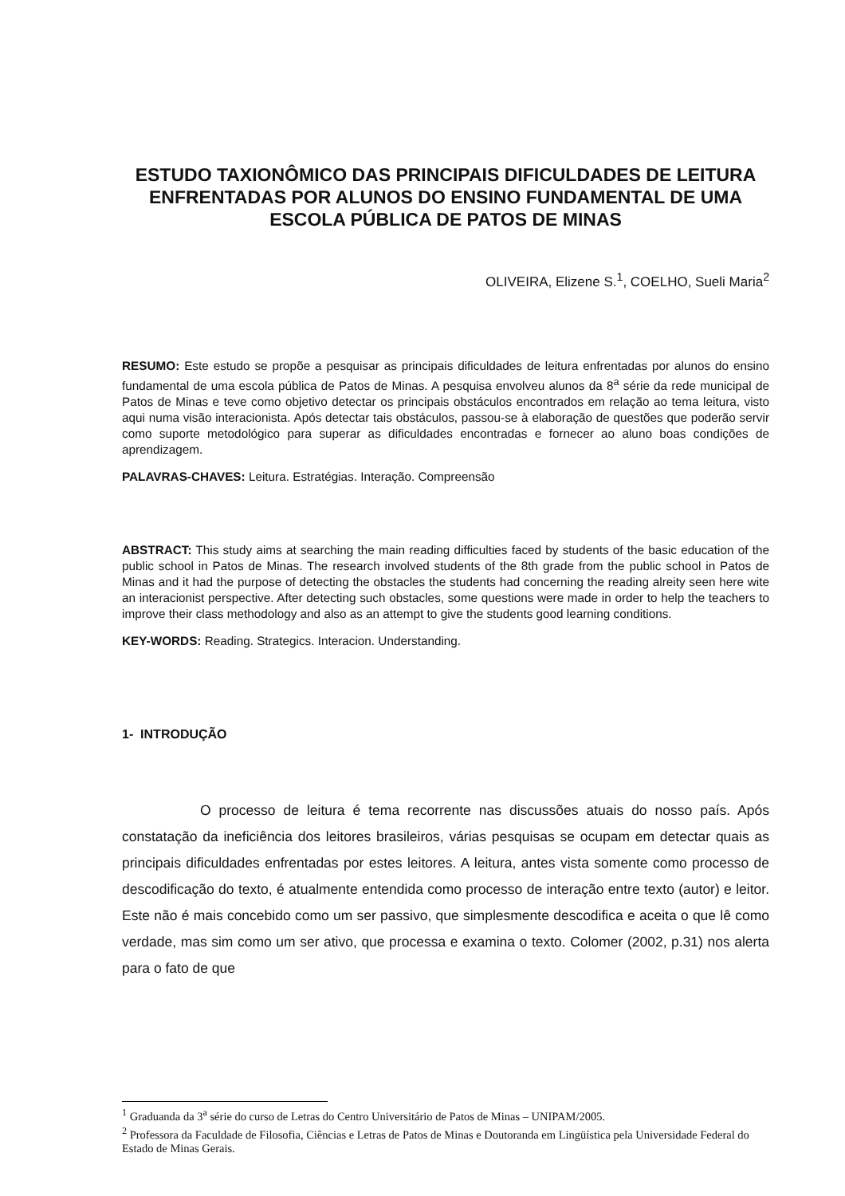ESTUDO TAXIONÔMICO DAS PRINCIPAIS DIFICULDADES DE LEITURA ENFRENTADAS POR ALUNOS DO ENSINO FUNDAMENTAL DE UMA ESCOLA PÚBLICA DE PATOS DE MINAS
OLIVEIRA, Elizene S.<sup>1</sup>, COELHO, Sueli Maria<sup>2</sup>
RESUMO: Este estudo se propõe a pesquisar as principais dificuldades de leitura enfrentadas por alunos do ensino fundamental de uma escola pública de Patos de Minas. A pesquisa envolveu alunos da 8<sup>a</sup> série da rede municipal de Patos de Minas e teve como objetivo detectar os principais obstáculos encontrados em relação ao tema leitura, visto aqui numa visão interacionista. Após detectar tais obstáculos, passou-se à elaboração de questões que poderão servir como suporte metodológico para superar as dificuldades encontradas e fornecer ao aluno boas condições de aprendizagem.
PALAVRAS-CHAVES: Leitura. Estratégias. Interação. Compreensão
ABSTRACT: This study aims at searching the main reading difficulties faced by students of the basic education of the public school in Patos de Minas. The research involved students of the 8th grade from the public school in Patos de Minas and it had the purpose of detecting the obstacles the students had concerning the reading alreity seen here wite an interacionist perspective. After detecting such obstacles, some questions were made in order to help the teachers to improve their class methodology and also as an attempt to give the students good learning conditions.
KEY-WORDS: Reading. Strategics. Interacion. Understanding.
1- INTRODUÇÃO
O processo de leitura é tema recorrente nas discussões atuais do nosso país. Após constatação da ineficiência dos leitores brasileiros, várias pesquisas se ocupam em detectar quais as principais dificuldades enfrentadas por estes leitores. A leitura, antes vista somente como processo de descodificação do texto, é atualmente entendida como processo de interação entre texto (autor) e leitor. Este não é mais concebido como um ser passivo, que simplesmente descodifica e aceita o que lê como verdade, mas sim como um ser ativo, que processa e examina o texto. Colomer (2002, p.31) nos alerta para o fato de que
<sup>1</sup> Graduanda da 3<sup>a</sup> série do curso de Letras do Centro Universitário de Patos de Minas – UNIPAM/2005.
<sup>2</sup> Professora da Faculdade de Filosofia, Ciências e Letras de Patos de Minas e Doutoranda em Lingüística pela Universidade Federal do Estado de Minas Gerais.